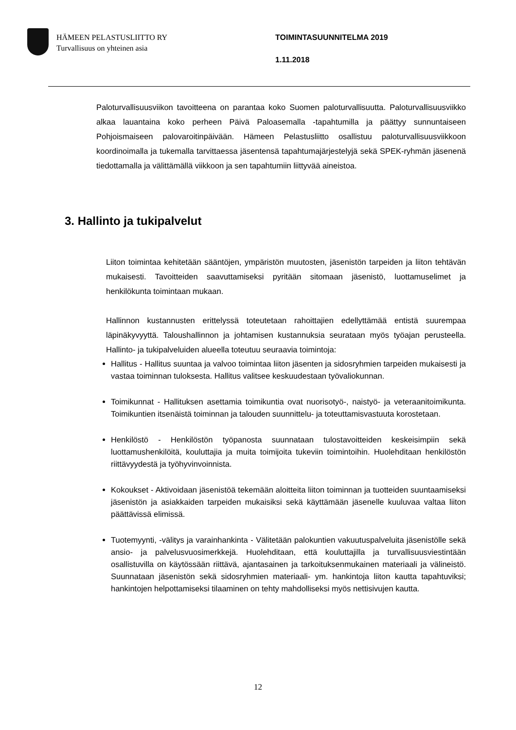HÄMEEN PELASTUSLIITTO RY
Turvallisuus on yhteinen asia
TOIMINTASUUNNITELMA 2019
1.11.2018
Paloturvallisuusviikon tavoitteena on parantaa koko Suomen paloturvallisuutta. Paloturvallisuusviikko alkaa lauantaina koko perheen Päivä Paloasemalla -tapahtumilla ja päättyy sunnuntaiseen Pohjoismaiseen palovaroitinpäivään. Hämeen Pelastusliitto osallistuu paloturvallisuusviikkoon koordinoimalla ja tukemalla tarvittaessa jäsentensä tapahtumajärjestelyjä sekä SPEK-ryhmän jäsenenä tiedottamalla ja välittämällä viikkoon ja sen tapahtumiin liittyvää aineistoa.
3. Hallinto ja tukipalvelut
Liiton toimintaa kehitetään sääntöjen, ympäristön muutosten, jäsenistön tarpeiden ja liiton tehtävän mukaisesti. Tavoitteiden saavuttamiseksi pyritään sitomaan jäsenistö, luottamuselimet ja henkilökunta toimintaan mukaan.
Hallinnon kustannusten erittelyssä toteutetaan rahoittajien edellyttämää entistä suurempaa läpinäkyvyyttä. Taloushallinnon ja johtamisen kustannuksia seurataan myös työajan perusteella. Hallinto- ja tukipalveluiden alueella toteutuu seuraavia toimintoja:
Hallitus - Hallitus suuntaa ja valvoo toimintaa liiton jäsenten ja sidosryhmien tarpeiden mukaisesti ja vastaa toiminnan tuloksesta. Hallitus valitsee keskuudestaan työvaliokunnan.
Toimikunnat - Hallituksen asettamia toimikuntia ovat nuorisotyö-, naistyö- ja veteraanitoimikunta. Toimikuntien itsenäistä toiminnan ja talouden suunnittelu- ja toteuttamisvastuuta korostetaan.
Henkilöstö - Henkilöstön työpanosta suunnataan tulostavoitteiden keskeisimpiin sekä luottamushenkilöitä, kouluttajia ja muita toimijoita tukeviin toimintoihin. Huolehditaan henkilöstön riittävyydestä ja työhyvinvoinnista.
Kokoukset - Aktivoidaan jäsenistöä tekemään aloitteita liiton toiminnan ja tuotteiden suuntaamiseksi jäsenistön ja asiakkaiden tarpeiden mukaisiksi sekä käyttämään jäsenelle kuuluvaa valtaa liiton päättävissä elimissä.
Tuotemyynti, -välitys ja varainhankinta - Välitetään palokuntien vakuutuspalveluita jäsenistölle sekä ansio- ja palvelusvuosimerkkejä. Huolehditaan, että kouluttajilla ja turvallisuusviestintään osallistuvilla on käytössään riittävä, ajantasainen ja tarkoituksenmukainen materiaali ja välineistö. Suunnataan jäsenistön sekä sidosryhmien materiaali- ym. hankintoja liiton kautta tapahtuviksi; hankintojen helpottamiseksi tilaaminen on tehty mahdolliseksi myös nettisivujen kautta.
12